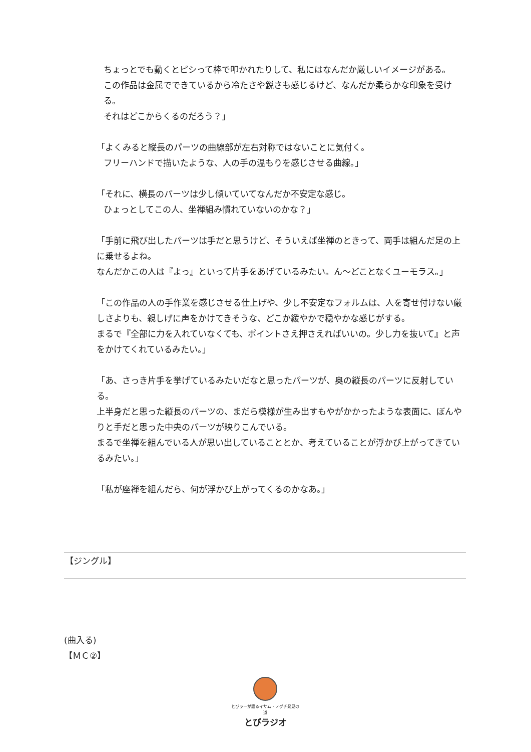ちょっとでも動くとピシって棒で叩かれたりして、私にはなんだか厳しいイメージがある。
この作品は金属でできているから冷たさや鋭さも感じるけど、なんだか柔らかな印象を受ける。
それはどこからくるのだろう？」
「よくみると縦長のパーツの曲線部が左右対称ではないことに気付く。
フリーハンドで描いたような、人の手の温もりを感じさせる曲線。」
「それに、横長のパーツは少し傾いていてなんだか不安定な感じ。
ひょっとしてこの人、坐禅組み慣れていないのかな？」
「手前に飛び出したパーツは手だと思うけど、そういえば坐禅のときって、両手は組んだ足の上に乗せるよね。
なんだかこの人は『よっ』といって片手をあげているみたい。ん〜どことなくユーモラス。」
「この作品の人の手作業を感じさせる仕上げや、少し不安定なフォルムは、人を寄せ付けない厳しさよりも、親しげに声をかけてきそうな、どこか緩やかで穏やかな感じがする。
まるで『全部に力を入れていなくても、ポイントさえ押さえればいいの。少し力を抜いて』と声をかけてくれているみたい。」
「あ、さっき片手を挙げているみたいだなと思ったパーツが、奥の縦長のパーツに反射している。
上半身だと思った縦長のパーツの、まだら模様が生み出すもやがかかったような表面に、ぼんやりと手だと思った中央のパーツが映りこんでいる。
まるで坐禅を組んでいる人が思い出していることとか、考えていることが浮かび上がってきているみたい。」
「私が座禅を組んだら、何が浮かび上がってくるのかなあ。」
【ジングル】
(曲入る)
【ＭＣ②】
とびラーが語るイサム・ノグチ発見の道
とびラジオ